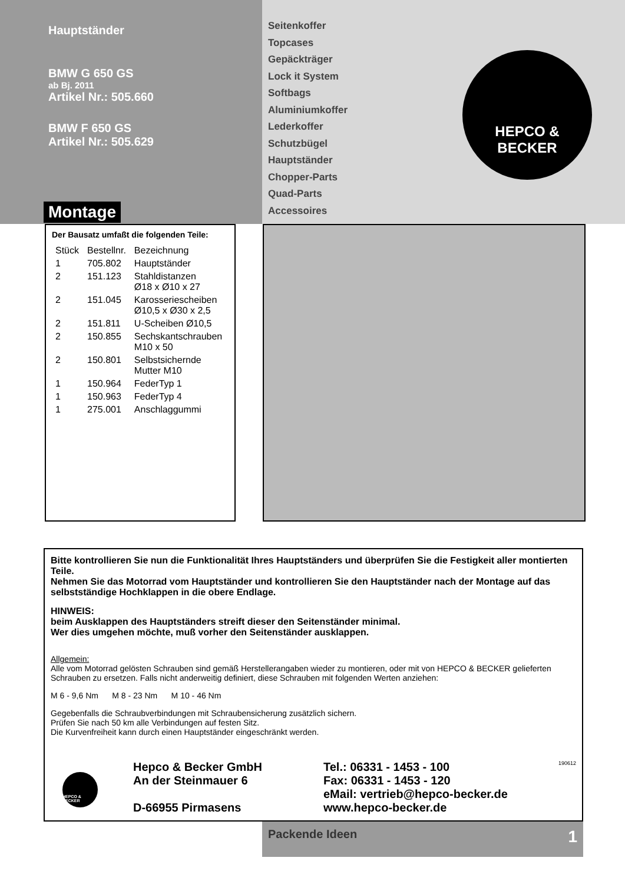Hauptständer
BMW G 650 GS
ab Bj. 2011
Artikel Nr.: 505.660
BMW F 650 GS
Artikel Nr.: 505.629
Montage
Seitenkoffer
Topcases
Gepäckträger
Lock it System
Softbags
Aluminiumkoffer
Lederkoffer
Schutzbügel
Hauptständer
Chopper-Parts
Quad-Parts
Accessoires
HEPCO &
BECKER
Der Bausatz umfaßt die folgenden Teile:
| Stück | Bestellnr. | Bezeichnung |
| --- | --- | --- |
| 1 | 705.802 | Hauptständer |
| 2 | 151.123 | Stahldistanzen Ø18 x Ø10 x 27 |
| 2 | 151.045 | Karosseriescheiben Ø10,5 x Ø30 x 2,5 |
| 2 | 151.811 | U-Scheiben Ø10,5 |
| 2 | 150.855 | Sechskantschrauben M10 x 50 |
| 2 | 150.801 | Selbstsichernde Mutter M10 |
| 1 | 150.964 | FederTyp 1 |
| 1 | 150.963 | FederTyp 4 |
| 1 | 275.001 | Anschlaggummi |
Bitte kontrollieren Sie nun die Funktionalität Ihres Hauptständers und überprüfen Sie die Festigkeit aller montierten Teile.
Nehmen Sie das Motorrad vom Hauptständer und kontrollieren Sie den Hauptständer nach der Montage auf das selbstständige Hochklappen in die obere Endlage.
HINWEIS:
beim Ausklappen des Hauptständers streift dieser den Seitenständer minimal.
Wer dies umgehen möchte, muß vorher den Seitenständer ausklappen.
Allgemein:
Alle vom Motorrad gelösten Schrauben sind gemäß Herstellerangaben wieder zu montieren, oder mit von HEPCO & BECKER gelieferten Schrauben zu ersetzen. Falls nicht anderweitig definiert, diese Schrauben mit folgenden Werten anziehen:
M 6 - 9,6 Nm M 8 - 23 Nm M 10 - 46 Nm
Gegebenfalls die Schraubverbindungen mit Schraubensicherung zusätzlich sichern.
Prüfen Sie nach 50 km alle Verbindungen auf festen Sitz.
Die Kurvenfreiheit kann durch einen Hauptständer eingeschränkt werden.
HEPCO & BECKER
Hepco & Becker GmbH
An der Steinmauer 6
D-66955 Pirmasens
Tel.: 06331 - 1453 - 100
Fax: 06331 - 1453 - 120
eMail: vertrieb@hepco-becker.de
www.hepco-becker.de
190612
Packende Ideen 1